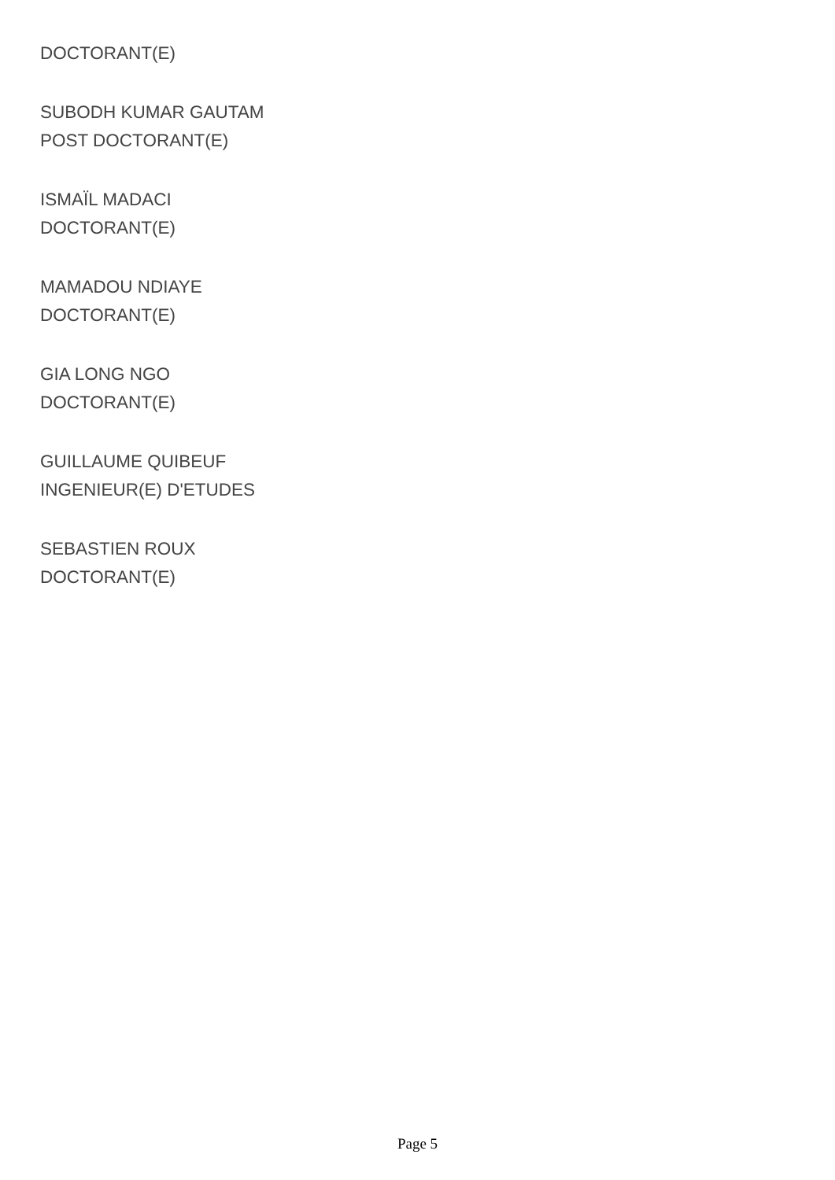DOCTORANT(E)
SUBODH KUMAR GAUTAM
POST DOCTORANT(E)
ISMAÏL MADACI
DOCTORANT(E)
MAMADOU NDIAYE
DOCTORANT(E)
GIA LONG NGO
DOCTORANT(E)
GUILLAUME QUIBEUF
INGENIEUR(E) D'ETUDES
SEBASTIEN ROUX
DOCTORANT(E)
Page 5